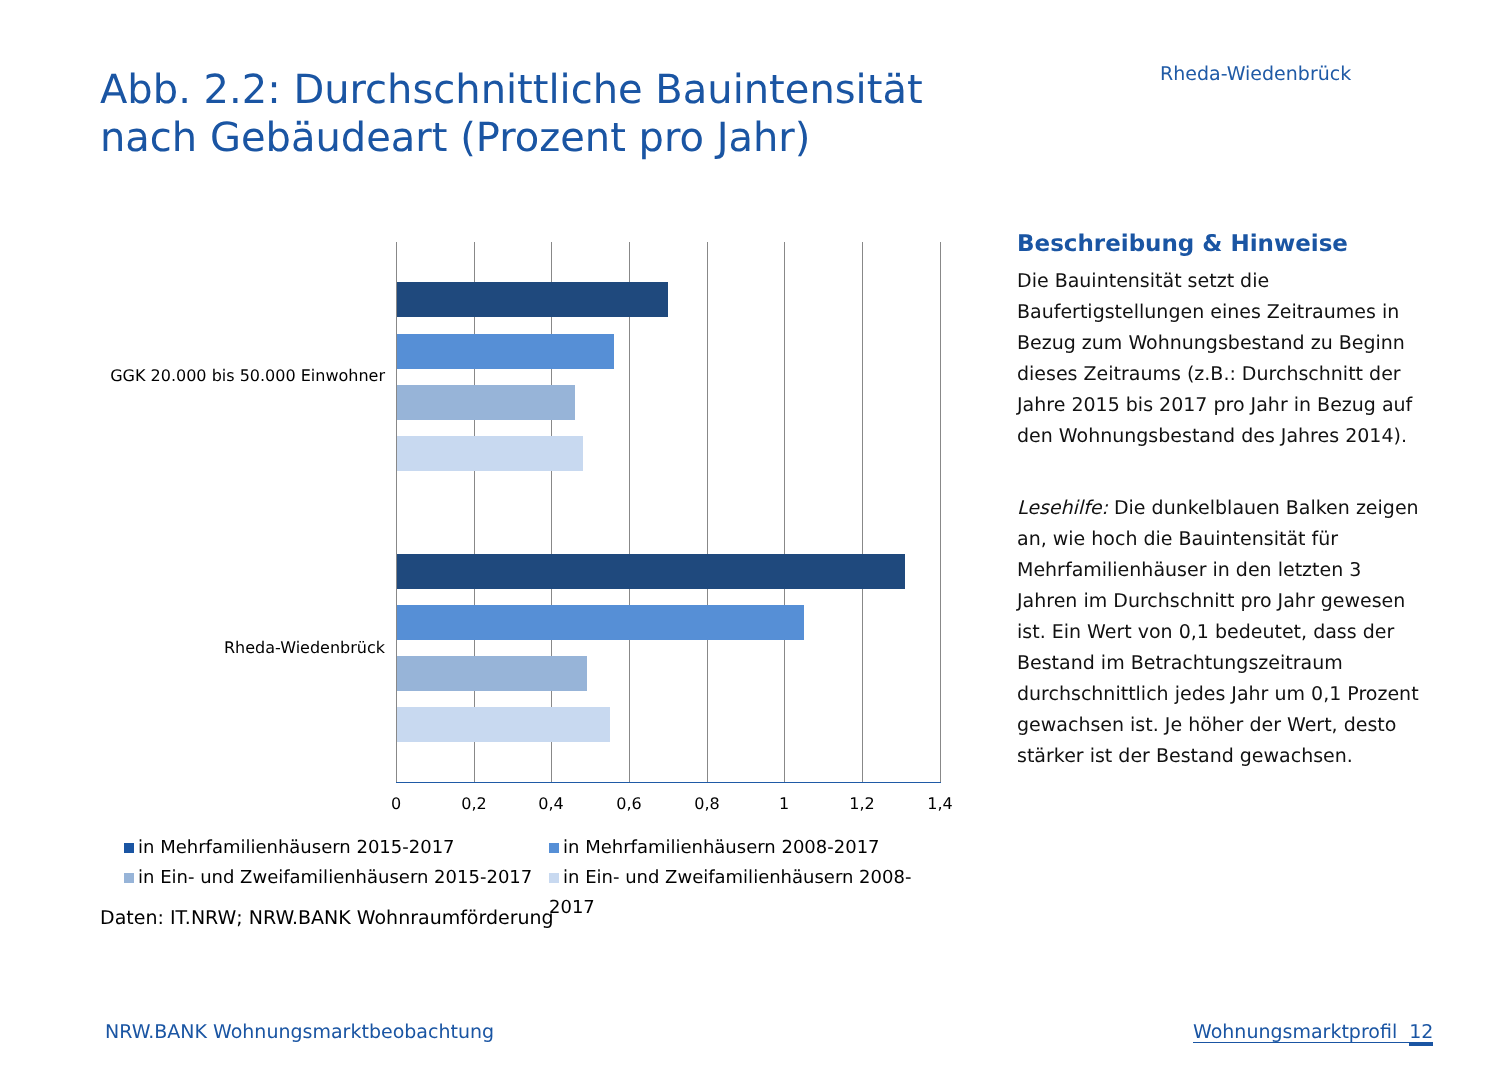Rheda-Wiedenbrück
Abb. 2.2: Durchschnittliche Bauintensität
nach Gebäudeart (Prozent pro Jahr)
GGK 20.000 bis 50.000 Einwohner
Rheda-Wiedenbrück
0 0,2 0,4 0,6 0,8 1 1,2 1,4
in Mehrfamilienhäusern 2015-2017
in Mehrfamilienhäusern 2008-2017
in Ein- und Zweifamilienhäusern 2015-2017
in Ein- und Zweifamilienhäusern 2008-2017
Daten: IT.NRW; NRW.BANK Wohnraumförderung
Beschreibung & Hinweise
Die Bauintensität setzt die Baufertigstellungen eines Zeitraumes in Bezug zum Wohnungsbestand zu Beginn dieses Zeitraums (z.B.: Durchschnitt der Jahre 2015 bis 2017 pro Jahr in Bezug auf den Wohnungsbestand des Jahres 2014).
Lesehilfe: Die dunkelblauen Balken zeigen an, wie hoch die Bauintensität für Mehrfamilienhäuser in den letzten 3 Jahren im Durchschnitt pro Jahr gewesen ist. Ein Wert von 0,1 bedeutet, dass der Bestand im Betrachtungszeitraum durchschnittlich jedes Jahr um 0,1 Prozent gewachsen ist. Je höher der Wert, desto stärker ist der Bestand gewachsen.
NRW.BANK Wohnungsmarktbeobachtung
Wohnungsmarktprofil 12